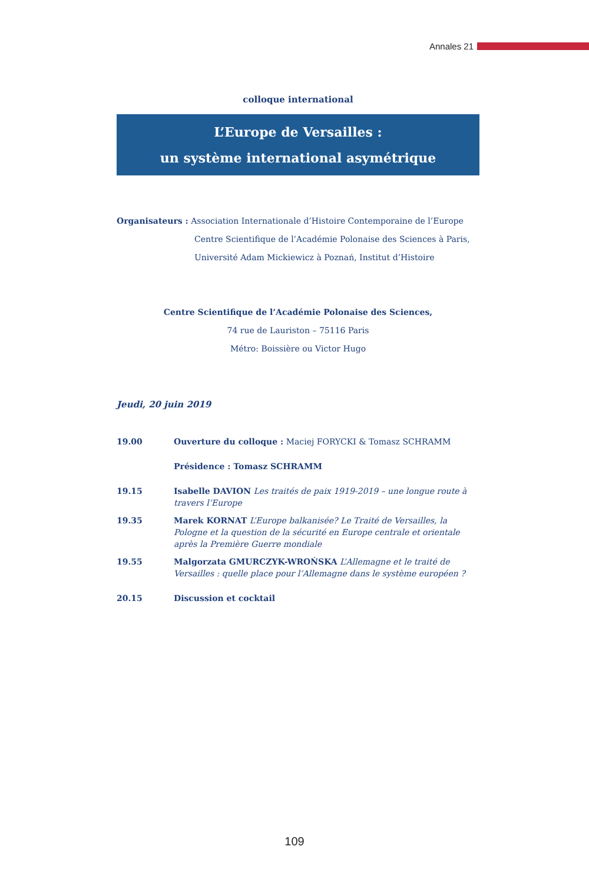Annales 21
colloque international
L’Europe de Versailles :
un système international asymétrique
Organisateurs : Association Internationale d’Histoire Contemporaine de l’Europe
Centre Scientifique de l’Académie Polonaise des Sciences à Paris,
Université Adam Mickiewicz à Poznań, Institut d’Histoire
Centre Scientifique de l’Académie Polonaise des Sciences,
74 rue de Lauriston – 75116 Paris
Métro: Boissière ou Victor Hugo
Jeudi, 20 juin 2019
19.00 Ouverture du colloque : Maciej FORYCKI & Tomasz SCHRAMM
Présidence : Tomasz SCHRAMM
19.15 Isabelle DAVION Les traités de paix 1919-2019 – une longue route à travers l’Europe
19.35 Marek KORNAT L’Europe balkanisée? Le Traité de Versailles, la Pologne et la question de la sécurité en Europe centrale et orientale après la Première Guerre mondiale
19.55 Malgorzata GMURCZYK-WROŃSKA L’Allemagne et le traité de Versailles : quelle place pour l’Allemagne dans le système européen ?
20.15 Discussion et cocktail
109